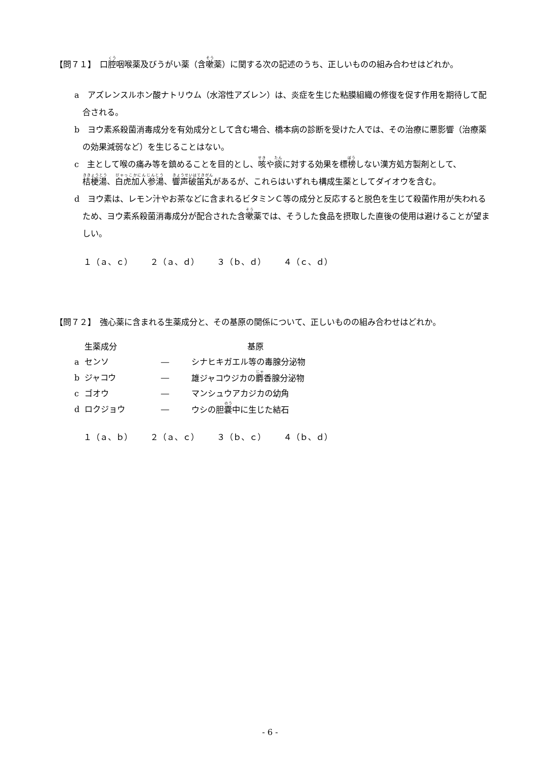【問７１】　口腔咽喉薬及びうがい薬（含嗽薬）に関する次の記述のうち、正しいものの組み合わせはどれか。
a　アズレンスルホン酸ナトリウム（水溶性アズレン）は、炎症を生じた粘膜組織の修復を促す作用を期待して配合される。
b　ヨウ素系殺菌消毒成分を有効成分として含む場合、橋本病の診断を受けた人では、その治療に悪影響（治療薬の効果減弱など）を生じることはない。
c　主として喉の痛み等を鎮めることを目的とし、咳や痰に対する効果を標榜しない漢方処方製剤として、桔梗湯、白虎加人参湯、響声破笛丸があるが、これらはいずれも構成生薬としてダイオウを含む。
d　ヨウ素は、レモン汁やお茶などに含まれるビタミンＣ等の成分と反応すると脱色を生じて殺菌作用が失われるため、ヨウ素系殺菌消毒成分が配合された含嗽薬では、そうした食品を摂取した直後の使用は避けることが望ましい。
１（ａ、ｃ） ２（ａ、ｄ） ３（ｂ、ｄ） ４（ｃ、ｄ）
【問７２】　強心薬に含まれる生薬成分と、その基原の関係について、正しいものの組み合わせはどれか。
| | 生薬成分 | | 基原 |
| --- | --- | --- | --- |
| a | センソ | ― | シナヒキガエル等の毒腺分泌物 |
| b | ジャコウ | ― | 雄ジャコウジカの 麝 香腺分泌物 |
| c | ゴオウ | ― | マンシュウアカジカの幼角 |
| d | ロクジョウ | ― | ウシの胆 嚢 中に生じた結石 |
１（ａ、ｂ） ２（ａ、ｃ） ３（ｂ、ｃ） ４（ｂ、ｄ）
- 6 -